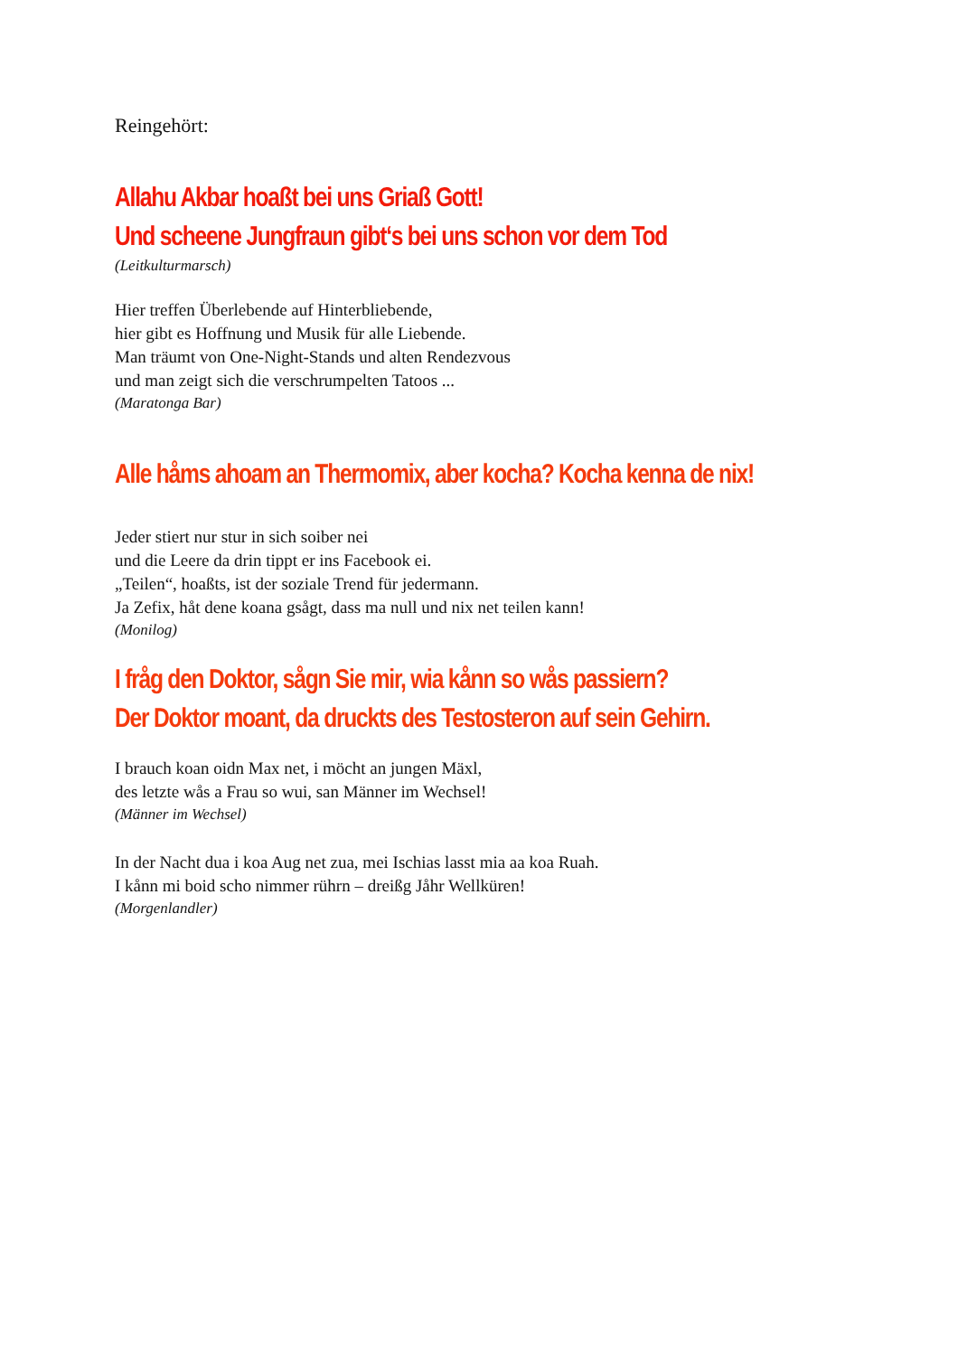Reingehört:
Allahu Akbar hoaßt bei uns Griaß Gott!
Und scheene Jungfraun gibt‘s bei uns schon vor dem Tod
(Leitkulturmarsch)
Hier treffen Überlebende auf Hinterbliebende,
hier gibt es Hoffnung und Musik für alle Liebende.
Man träumt von One-Night-Stands und alten Rendezvous
und man zeigt sich die verschrumpelten Tatoos ...
(Maratonga Bar)
Alle håms ahoam an Thermomix, aber kocha? Kocha kenna de nix!
Jeder stiert nur stur in sich soiber nei
und die Leere da drin tippt er ins Facebook ei.
„Teilen“, hoaßts, ist der soziale Trend für jedermann.
Ja Zefix, håt dene koana gsågt, dass ma null und nix net teilen kann!
(Monilog)
I fråg den Doktor, sågn Sie mir, wia kånn so wås passiern?
Der Doktor moant, da druckts des Testosteron auf sein Gehirn.
I brauch koan oidn Max net, i möcht an jungen Mäxl,
des letzte wås a Frau so wui, san Männer im Wechsel!
(Männer im Wechsel)
In der Nacht dua i koa Aug net zua, mei Ischias lasst mia aa koa Ruah.
I kånn mi boid scho nimmer rührn – dreißg Jåhr Wellküren!
(Morgenlandler)